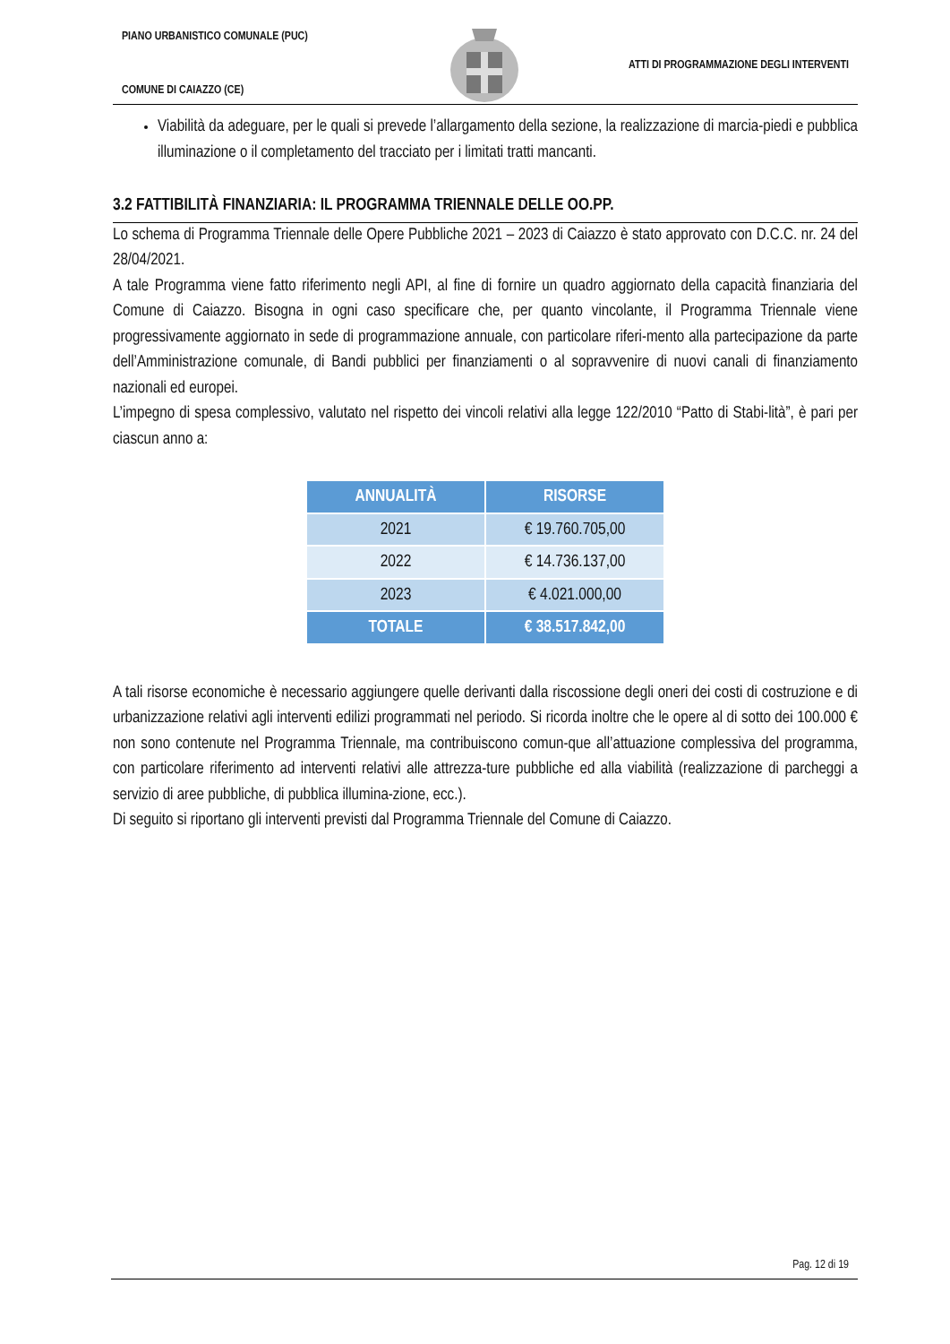PIANO URBANISTICO COMUNALE (PUC)
COMUNE DI CAIAZZO (CE)
ATTI DI PROGRAMMAZIONE DEGLI INTERVENTI
Viabilità da adeguare, per le quali si prevede l’allargamento della sezione, la realizzazione di marcia-piedi e pubblica illuminazione o il completamento del tracciato per i limitati tratti mancanti.
3.2 FATTIBILITÀ FINANZIARIA: IL PROGRAMMA TRIENNALE DELLE OO.PP.
Lo schema di Programma Triennale delle Opere Pubbliche 2021 – 2023 di Caiazzo è stato approvato con D.C.C. nr. 24 del 28/04/2021.
A tale Programma viene fatto riferimento negli API, al fine di fornire un quadro aggiornato della capacità finanziaria del Comune di Caiazzo. Bisogna in ogni caso specificare che, per quanto vincolante, il Programma Triennale viene progressivamente aggiornato in sede di programmazione annuale, con particolare riferi-mento alla partecipazione da parte dell’Amministrazione comunale, di Bandi pubblici per finanziamenti o al sopravvenire di nuovi canali di finanziamento nazionali ed europei.
L’impegno di spesa complessivo, valutato nel rispetto dei vincoli relativi alla legge 122/2010 “Patto di Stabi-lità”, è pari per ciascun anno a:
| ANNUALITÀ | RISORSE |
| --- | --- |
| 2021 | € 19.760.705,00 |
| 2022 | € 14.736.137,00 |
| 2023 | € 4.021.000,00 |
| TOTALE | € 38.517.842,00 |
A tali risorse economiche è necessario aggiungere quelle derivanti dalla riscossione degli oneri dei costi di costruzione e di urbanizzazione relativi agli interventi edilizi programmati nel periodo. Si ricorda inoltre che le opere al di sotto dei 100.000 € non sono contenute nel Programma Triennale, ma contribuiscono comun-que all’attuazione complessiva del programma, con particolare riferimento ad interventi relativi alle attrezza-ture pubbliche ed alla viabilità (realizzazione di parcheggi a servizio di aree pubbliche, di pubblica illumina-zione, ecc.).
Di seguito si riportano gli interventi previsti dal Programma Triennale del Comune di Caiazzo.
Pag. 12 di 19